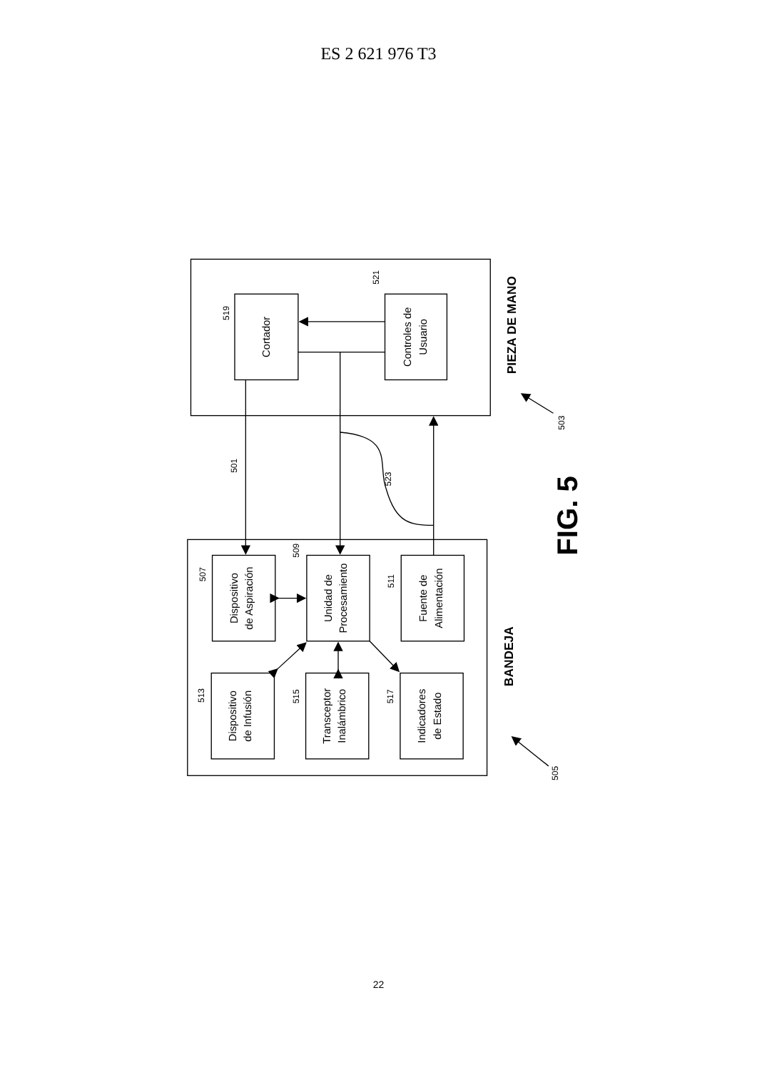ES 2 621 976 T3
Cortador
Controles de
Usuario
Dispositivo
de Aspiración
Unidad de
Procesamiento
Fuente de
Alimentación
Dispositivo
de Infusión
Transceptor
Inalámbrico
Indicadores
de Estado
519
521
501
523
503
507
509
511
513
515
517
505
PIEZA DE MANO
BANDEJA
FIG. 5
22